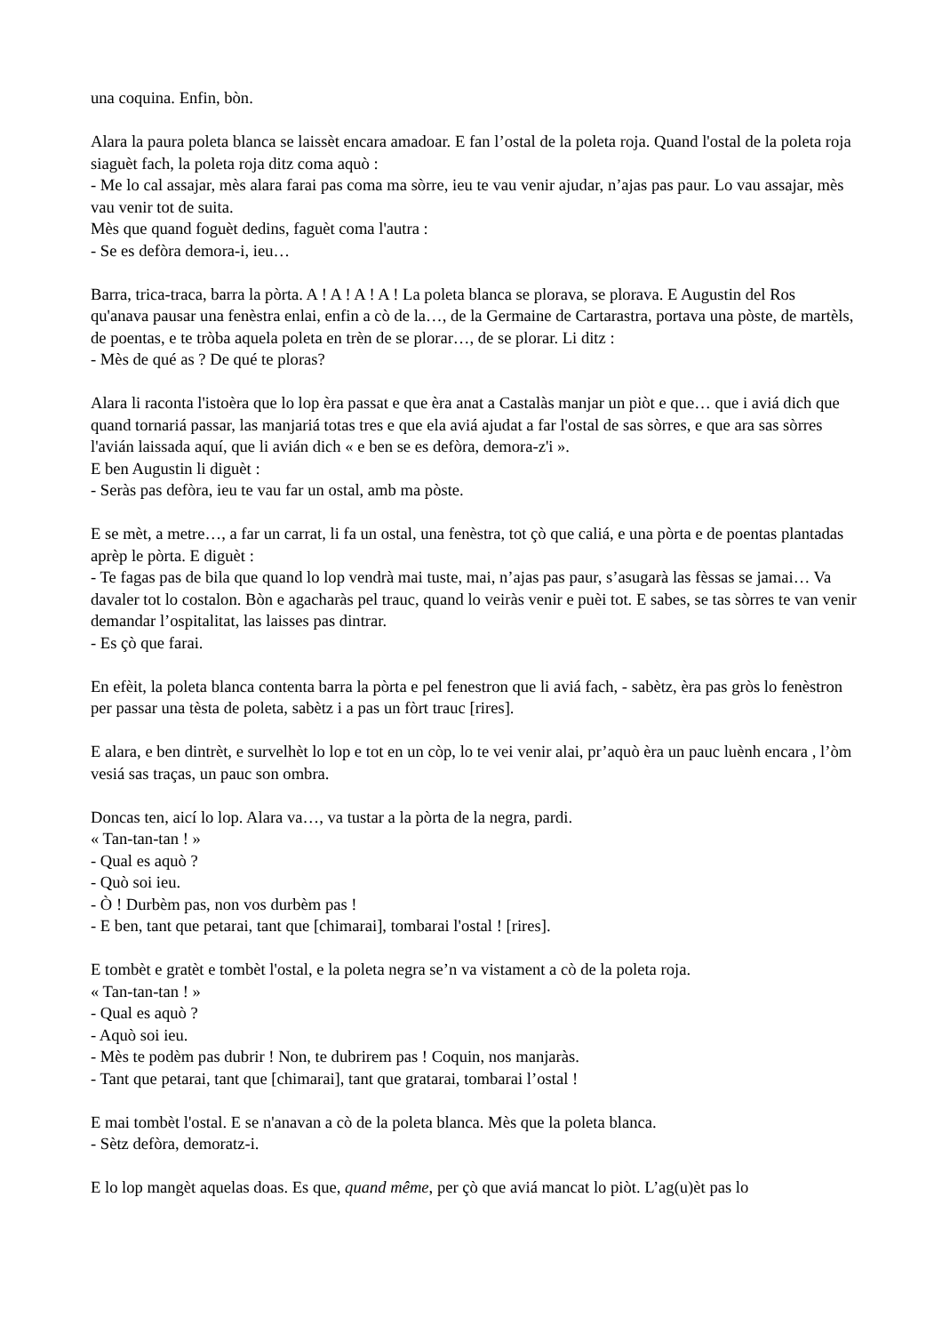una coquina. Enfin, bòn.
Alara la paura poleta blanca se laissèt encara amadoar. E fan l’ostal de la poleta roja. Quand l'ostal de la poleta roja siaguèt fach, la poleta roja ditz coma aquò :
- Me lo cal assajar, mès alara farai pas coma ma sòrre, ieu te vau venir ajudar, n’ajas pas paur. Lo vau assajar, mès vau venir tot de suita.
Mès que quand foguèt dedins, faguèt coma l'autra :
- Se es defòra demora-i, ieu…
Barra, trica-traca, barra la pòrta. A ! A ! A ! A ! La poleta blanca se plorava, se plorava. E Augustin del Ros qu'anava pausar una fenèstra enlai, enfin a cò de la…, de la Germaine de Cartarastra, portava una pòste, de martèls, de poentas, e te tròba aquela poleta en trèn de se plorar…, de se plorar. Li ditz :
- Mès de qué as ? De qué te ploras?
Alara li raconta l'istoèra que lo lop èra passat e que èra anat a Castalàs manjar un piòt e que… que i aviá dich que quand tornariá passar, las manjariá totas tres e que ela aviá ajudat a far l'ostal de sas sòrres, e que ara sas sòrres l'avián laissada aquí, que li avián dich « e ben se es defòra, demora-z'i ».
E ben Augustin li diguèt :
- Seràs pas defòra, ieu te vau far un ostal, amb ma pòste.
E se mèt, a metre…, a far un carrat, li fa un ostal, una fenèstra, tot çò que caliá, e una pòrta e de poentas plantadas aprèp le pòrta. E diguèt :
- Te fagas pas de bila que quand lo lop vendrà mai tuste, mai, n’ajas pas paur, s’asugarà las fèssas se jamai… Va davaler tot lo costalon. Bòn e agacharàs pel trauc, quand lo veiràs venir e puèi tot. E sabes, se tas sòrres te van venir demandar l’ospitalitat, las laisses pas dintrar.
- Es çò que farai.
En efèit, la poleta blanca contenta barra la pòrta e pel fenestron que li aviá fach, - sabètz, èra pas gròs lo fenèstron per passar una tèsta de poleta, sabètz i a pas un fòrt trauc [rires].
E alara, e ben dintrèt, e survelhèt lo lop e tot en un còp, lo te vei venir alai, pr’aquò èra un pauc luènh encara , l’òm vesiá sas traças, un pauc son ombra.
Doncas ten, aicí lo lop. Alara va…, va tustar a la pòrta de la negra, pardi.
« Tan-tan-tan ! »
- Qual es aquò ?
- Quò soi ieu.
- Ò ! Durbèm pas, non vos durbèm pas !
- E ben, tant que petarai, tant que [chimarai], tombarai l'ostal ! [rires].
E tombèt e gratèt e tombèt l'ostal, e la poleta negra se’n va vistament a cò de la poleta roja.
« Tan-tan-tan ! »
- Qual es aquò ?
- Aquò soi ieu.
- Mès te podèm pas dubrir ! Non, te dubrirem pas ! Coquin, nos manjaràs.
- Tant que petarai, tant que [chimarai], tant que gratarai, tombarai l’ostal !
E mai tombèt l'ostal. E se n'anavan a cò de la poleta blanca. Mès que la poleta blanca.
- Sètz defòra, demoratz-i.
E lo lop mangèt aquelas doas. Es que, quand même, per çò que aviá mancat lo piòt. L’ag(u)èt pas lo